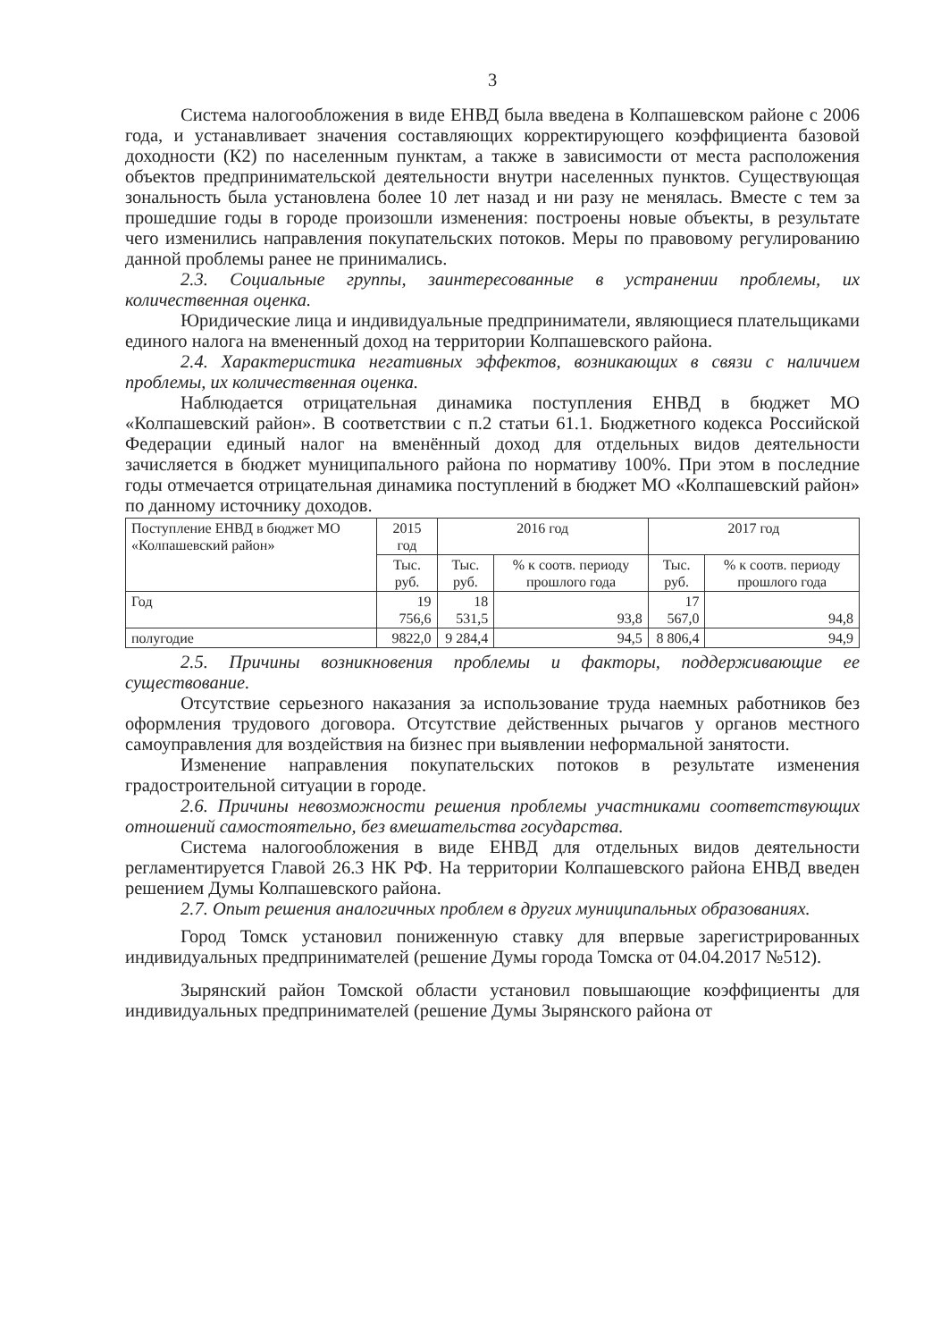3
Система налогообложения в виде ЕНВД была введена в Колпашевском районе с 2006 года, и устанавливает значения составляющих корректирующего коэффициента базовой доходности (К2) по населенным пунктам, а также в зависимости от места расположения объектов предпринимательской деятельности внутри населенных пунктов. Существующая зональность была установлена более 10 лет назад и ни разу не менялась. Вместе с тем за прошедшие годы в городе произошли изменения: построены новые объекты, в результате чего изменились направления покупательских потоков. Меры по правовому регулированию данной проблемы ранее не принимались.
2.3. Социальные группы, заинтересованные в устранении проблемы, их количественная оценка.
Юридические лица и индивидуальные предприниматели, являющиеся плательщиками единого налога на вмененный доход на территории Колпашевского района.
2.4. Характеристика негативных эффектов, возникающих в связи с наличием проблемы, их количественная оценка.
Наблюдается отрицательная динамика поступления ЕНВД в бюджет МО «Колпашевский район». В соответствии с п.2 статьи 61.1. Бюджетного кодекса Российской Федерации единый налог на вменённый доход для отдельных видов деятельности зачисляется в бюджет муниципального района по нормативу 100%. При этом в последние годы отмечается отрицательная динамика поступлений в бюджет МО «Колпашевский район» по данному источнику доходов.
| Поступление ЕНВД в бюджет МО «Колпашевский район» | 2015 год | 2016 год | | 2017 год | |
| --- | --- | --- | --- | --- | --- |
| | Тыс. руб. | Тыс. руб. | % к соотв. периоду прошлого года | Тыс. руб. | % к соотв. периоду прошлого года |
| Год | 19 756,6 | 18 531,5 | 93,8 | 17 567,0 | 94,8 |
| полугодие | 9822,0 | 9 284,4 | 94,5 | 8 806,4 | 94,9 |
2.5. Причины возникновения проблемы и факторы, поддерживающие ее существование.
Отсутствие серьезного наказания за использование труда наемных работников без оформления трудового договора. Отсутствие действенных рычагов у органов местного самоуправления для воздействия на бизнес при выявлении неформальной занятости.
Изменение направления покупательских потоков в результате изменения градостроительной ситуации в городе.
2.6. Причины невозможности решения проблемы участниками соответствующих отношений самостоятельно, без вмешательства государства.
Система налогообложения в виде ЕНВД для отдельных видов деятельности регламентируется Главой 26.3 НК РФ. На территории Колпашевского района ЕНВД введен решением Думы Колпашевского района.
2.7. Опыт решения аналогичных проблем в других муниципальных образованиях.
Город Томск установил пониженную ставку для впервые зарегистрированных индивидуальных предпринимателей (решение Думы города Томска от 04.04.2017 №512).
Зырянский район Томской области установил повышающие коэффициенты для индивидуальных предпринимателей (решение Думы Зырянского района от